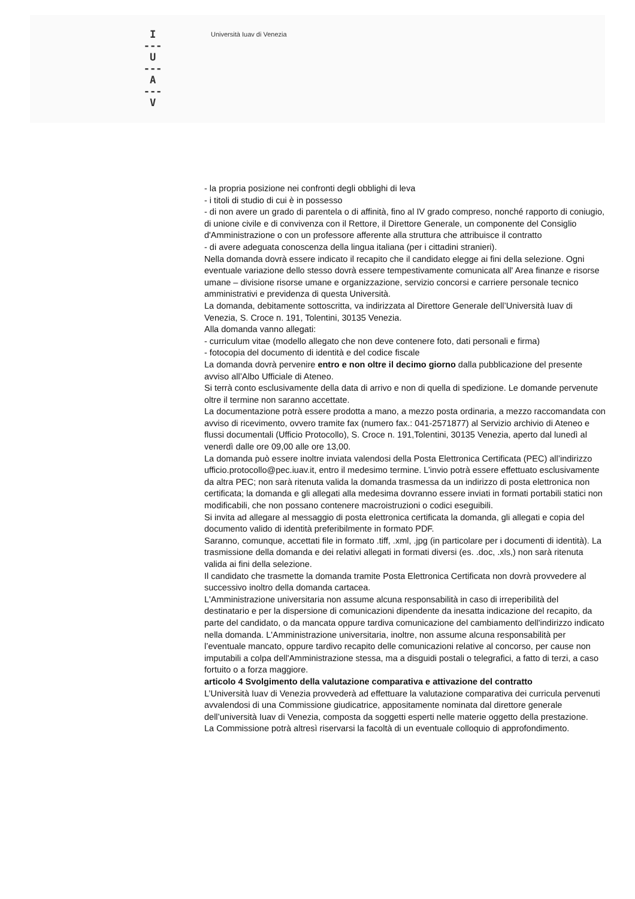I
---
U
---
A
---
V
Università Iuav di Venezia
- la propria posizione nei confronti degli obblighi di leva
- i titoli di studio di cui è in possesso
- di non avere un grado di parentela o di affinità, fino al IV grado compreso, nonché rapporto di coniugio, di unione civile e di convivenza con il Rettore, il Direttore Generale, un componente del Consiglio d'Amministrazione o con un professore afferente alla struttura che attribuisce il contratto
- di avere adeguata conoscenza della lingua italiana (per i cittadini stranieri).
Nella domanda dovrà essere indicato il recapito che il candidato elegge ai fini della selezione. Ogni eventuale variazione dello stesso dovrà essere tempestivamente comunicata all' Area finanze e risorse umane – divisione risorse umane e organizzazione, servizio concorsi e carriere personale tecnico amministrativi e previdenza di questa Università.
La domanda, debitamente sottoscritta, va indirizzata al Direttore Generale dell’Università Iuav di Venezia, S. Croce n. 191, Tolentini, 30135 Venezia.
Alla domanda vanno allegati:
- curriculum vitae (modello allegato che non deve contenere foto, dati personali e firma)
- fotocopia del documento di identità e del codice fiscale
La domanda dovrà pervenire entro e non oltre il decimo giorno dalla pubblicazione del presente avviso all’Albo Ufficiale di Ateneo.
Si terrà conto esclusivamente della data di arrivo e non di quella di spedizione. Le domande pervenute oltre il termine non saranno accettate.
La documentazione potrà essere prodotta a mano, a mezzo posta ordinaria, a mezzo raccomandata con avviso di ricevimento, ovvero tramite fax (numero fax.: 041-2571877) al Servizio archivio di Ateneo e flussi documentali (Ufficio Protocollo), S. Croce n. 191,Tolentini, 30135 Venezia, aperto dal lunedì al venerdì dalle ore 09,00 alle ore 13,00.
La domanda può essere inoltre inviata valendosi della Posta Elettronica Certificata (PEC) all’indirizzo ufficio.protocollo@pec.iuav.it, entro il medesimo termine. L’invio potrà essere effettuato esclusivamente da altra PEC; non sarà ritenuta valida la domanda trasmessa da un indirizzo di posta elettronica non certificata; la domanda e gli allegati alla medesima dovranno essere inviati in formati portabili statici non modificabili, che non possano contenere macroistruzioni o codici eseguibili.
Si invita ad allegare al messaggio di posta elettronica certificata la domanda, gli allegati e copia del documento valido di identità preferibilmente in formato PDF.
Saranno, comunque, accettati file in formato .tiff, .xml, .jpg (in particolare per i documenti di identità). La trasmissione della domanda e dei relativi allegati in formati diversi (es. .doc, .xls,) non sarà ritenuta valida ai fini della selezione.
Il candidato che trasmette la domanda tramite Posta Elettronica Certificata non dovrà provvedere al successivo inoltro della domanda cartacea.
L'Amministrazione universitaria non assume alcuna responsabilità in caso di irreperibilità del destinatario e per la dispersione di comunicazioni dipendente da inesatta indicazione del recapito, da parte del candidato, o da mancata oppure tardiva comunicazione del cambiamento dell'indirizzo indicato nella domanda. L'Amministrazione universitaria, inoltre, non assume alcuna responsabilità per l’eventuale mancato, oppure tardivo recapito delle comunicazioni relative al concorso, per cause non imputabili a colpa dell'Amministrazione stessa, ma a disguidi postali o telegrafici, a fatto di terzi, a caso fortuito o a forza maggiore.
articolo 4 Svolgimento della valutazione comparativa e attivazione del contratto
L’Università Iuav di Venezia provvederà ad effettuare la valutazione comparativa dei curricula pervenuti avvalendosi di una Commissione giudicatrice, appositamente nominata dal direttore generale dell’università Iuav di Venezia, composta da soggetti esperti nelle materie oggetto della prestazione.
La Commissione potrà altresì riservarsi la facoltà di un eventuale colloquio di approfondimento.